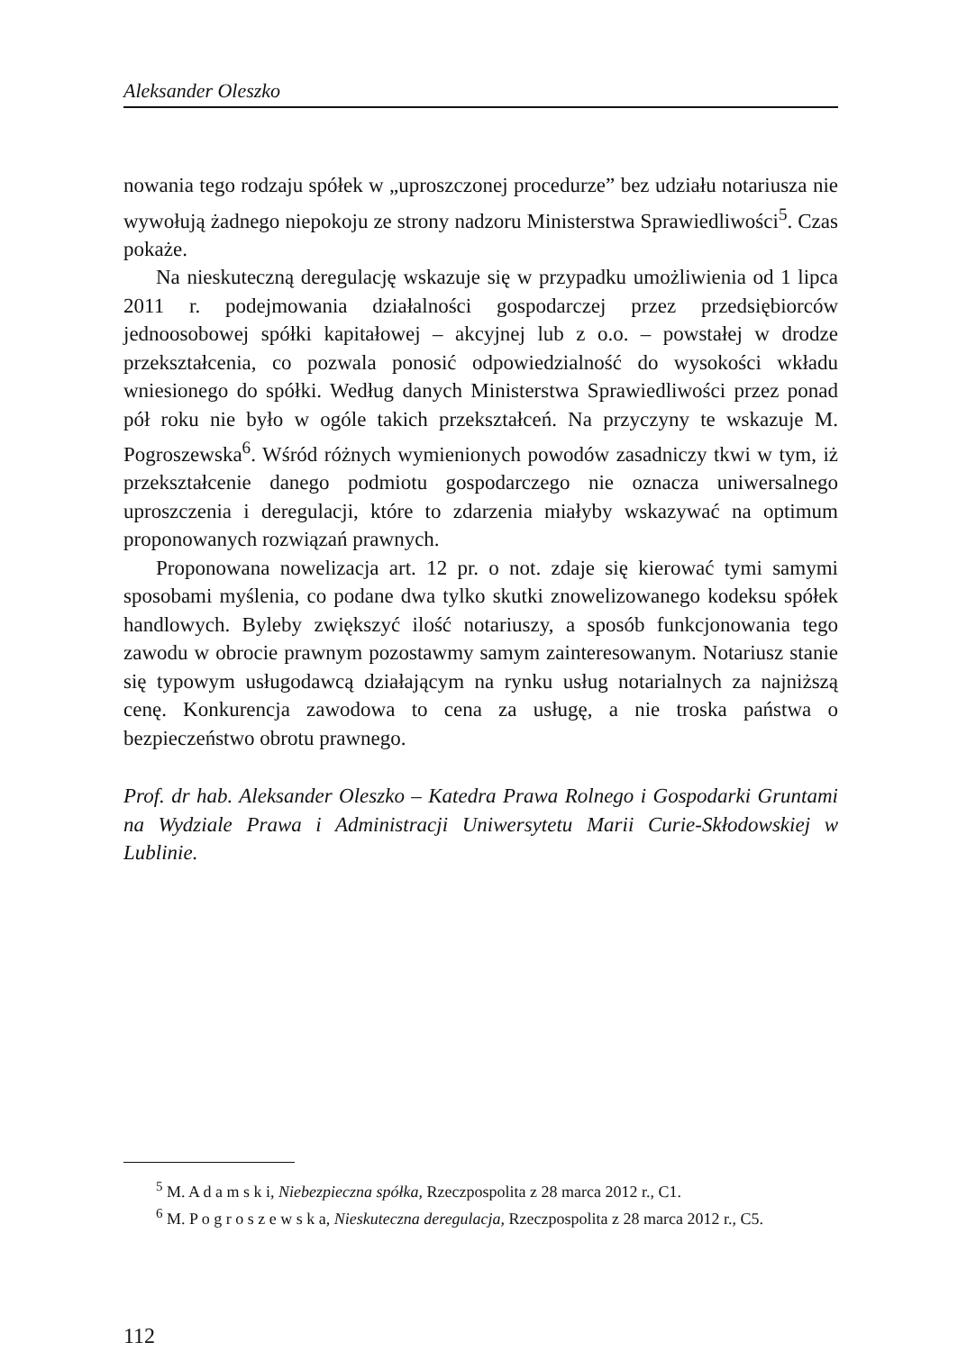Aleksander Oleszko
nowania tego rodzaju spółek w „uproszczonej procedurze” bez udziału notariusza nie wywołują żadnego niepokoju ze strony nadzoru Ministerstwa Sprawiedliwości<sup>5</sup>. Czas pokaże.
Na nieskuteczną deregulację wskazuje się w przypadku umożliwienia od 1 lipca 2011 r. podejmowania działalności gospodarczej przez przedsiębiorców jednoosobowej spółki kapitałowej – akcyjnej lub z o.o. – powstałej w drodze przekształcenia, co pozwala ponosić odpowiedzialność do wysokości wkładu wniesionego do spółki. Według danych Ministerstwa Sprawiedliwości przez ponad pół roku nie było w ogóle takich przekształceń. Na przyczyny te wskazuje M. Pogroszewska<sup>6</sup>. Wśród różnych wymienionych powodów zasadniczy tkwi w tym, iż przekształcenie danego podmiotu gospodarczego nie oznacza uniwersalnego uproszczenia i deregulacji, które to zdarzenia miałyby wskazywać na optimum proponowanych rozwiązań prawnych.
Proponowana nowelizacja art. 12 pr. o not. zdaje się kierować tymi samymi sposobami myślenia, co podane dwa tylko skutki znowelizowanego kodeksu spółek handlowych. Byleby zwiększyć ilość notariuszy, a sposób funkcjonowania tego zawodu w obrocie prawnym pozostawmy samym zainteresowanym. Notariusz stanie się typowym usługodawcą działającym na rynku usług notarialnych za najniższą cenę. Konkurencja zawodowa to cena za usługę, a nie troska państwa o bezpieczeństwo obrotu prawnego.
Prof. dr hab. Aleksander Oleszko – Katedra Prawa Rolnego i Gospodarki Gruntami na Wydziale Prawa i Administracji Uniwersytetu Marii Curie-Skłodowskiej w Lublinie.
<sup>5</sup> M. A d a m s k i, Niebezpieczna spółka, Rzeczpospolita z 28 marca 2012 r., C1.
<sup>6</sup> M. P o g r o s z e w s k a, Nieskuteczna deregulacja, Rzeczpospolita z 28 marca 2012 r., C5.
112